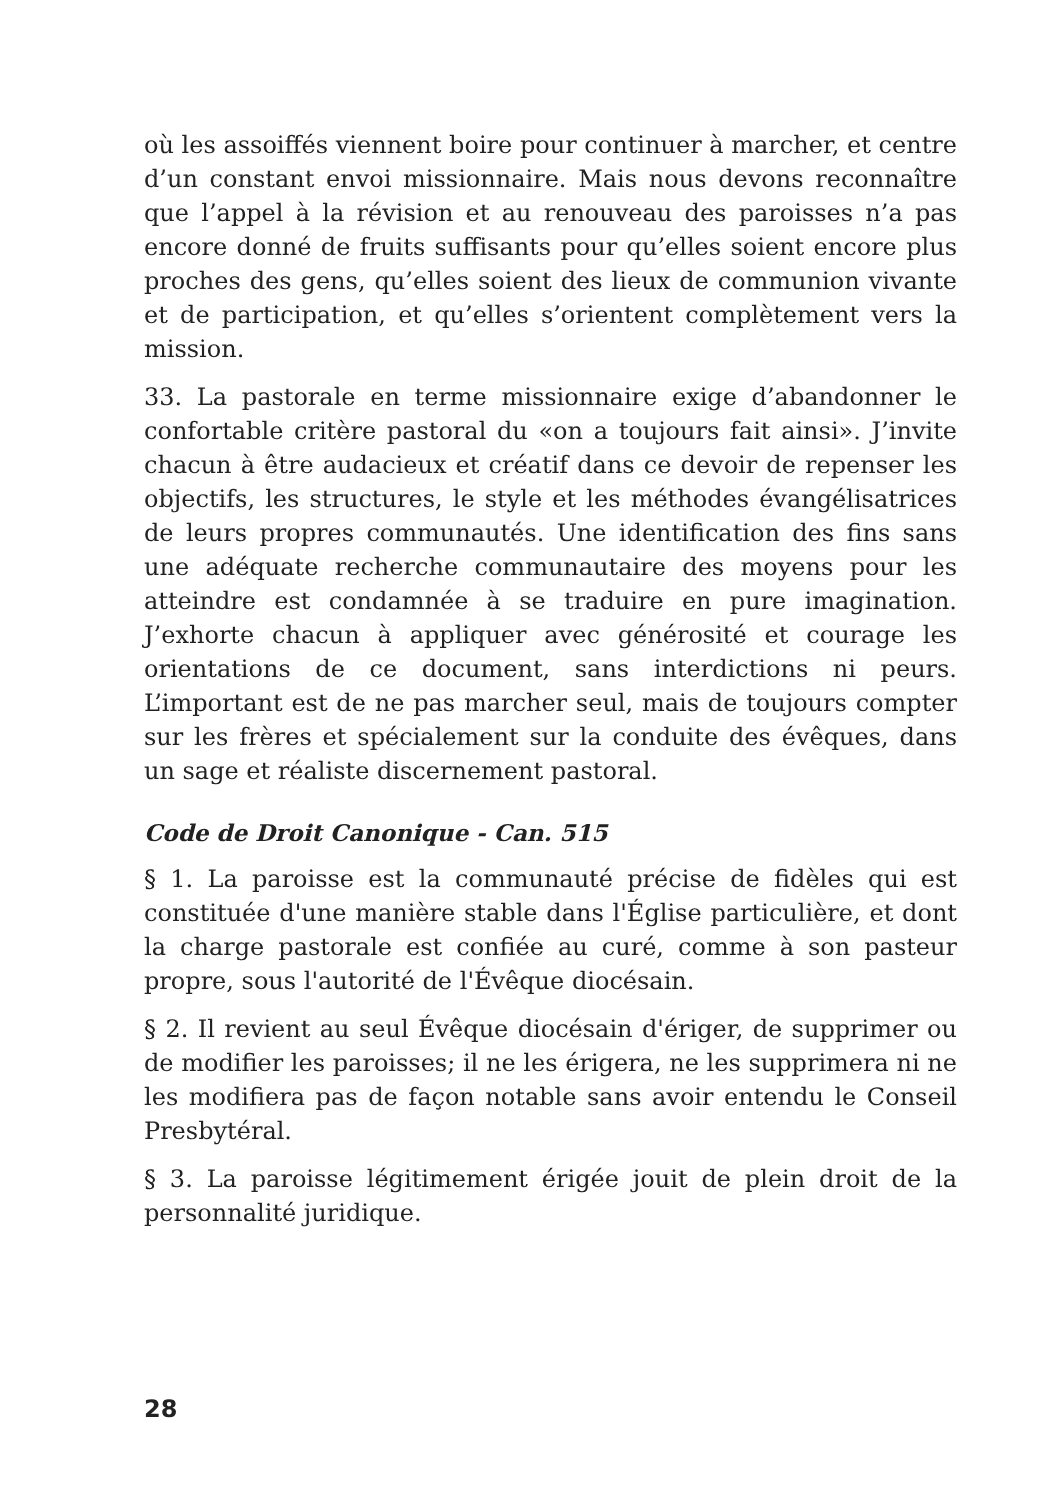où les assoiffés viennent boire pour continuer à marcher, et centre d’un constant envoi missionnaire. Mais nous devons reconnaître que l’appel à la révision et au renouveau des paroisses n’a pas encore donné de fruits suffisants pour qu’elles soient encore plus proches des gens, qu’elles soient des lieux de communion vivante et de participation, et qu’elles s’orientent complètement vers la mission.
33. La pastorale en terme missionnaire exige d’abandonner le confortable critère pastoral du «on a toujours fait ainsi». J’invite chacun à être audacieux et créatif dans ce devoir de repenser les objectifs, les structures, le style et les méthodes évangélisatrices de leurs propres communautés. Une identification des fins sans une adéquate recherche communautaire des moyens pour les atteindre est condamnée à se traduire en pure imagination. J’exhorte chacun à appliquer avec générosité et courage les orientations de ce document, sans interdictions ni peurs. L’important est de ne pas marcher seul, mais de toujours compter sur les frères et spécialement sur la conduite des évêques, dans un sage et réaliste discernement pastoral.
Code de Droit Canonique - Can. 515
§ 1. La paroisse est la communauté précise de fidèles qui est constituée d'une manière stable dans l'Église particulière, et dont la charge pastorale est confiée au curé, comme à son pasteur propre, sous l'autorité de l'Évêque diocésain.
§ 2. Il revient au seul Évêque diocésain d'ériger, de supprimer ou de modifier les paroisses; il ne les érigera, ne les supprimera ni ne les modifiera pas de façon notable sans avoir entendu le Conseil Presbytéral.
§ 3. La paroisse légitimement érigée jouit de plein droit de la personnalité juridique.
28